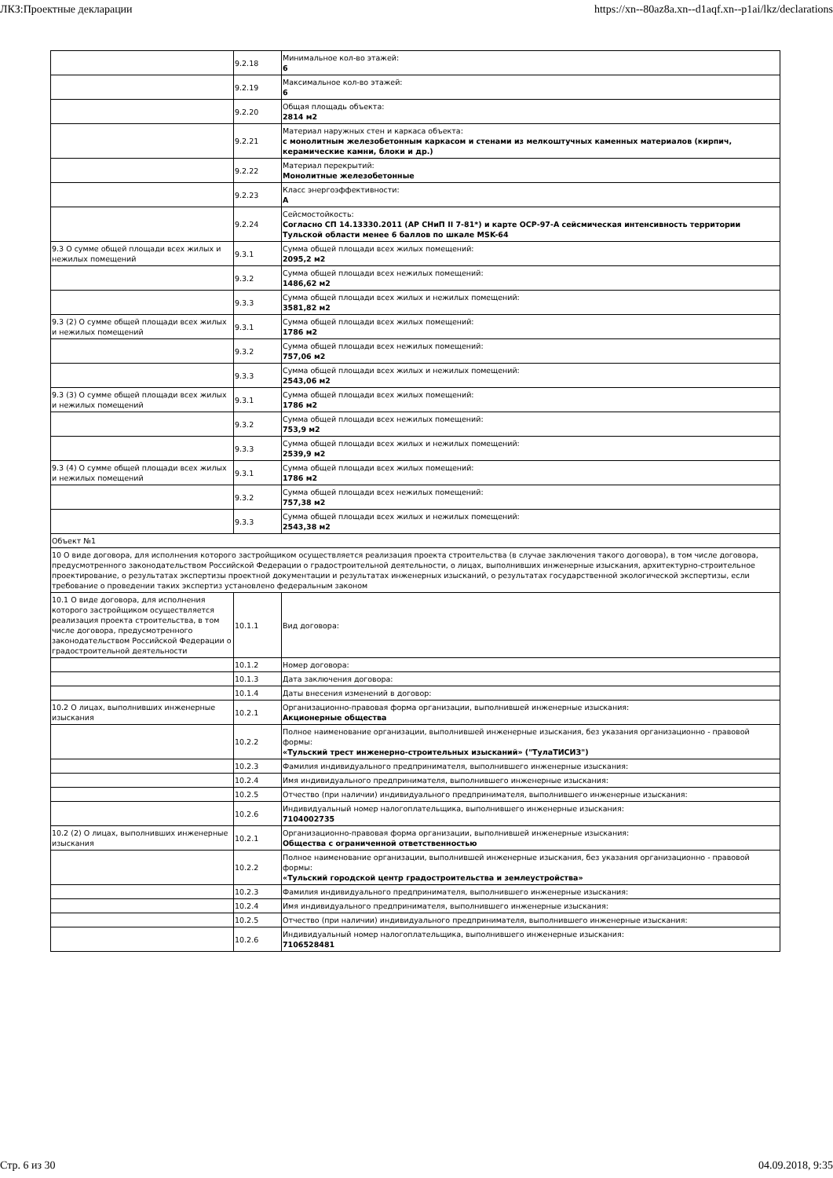ЛКЗ:Проектные декларации https://xn--80az8a.xn--d1aqf.xn--p1ai/lkz/declarations
| | 9.2.18 | Минимальное кол-во этажей: 6 |
| | 9.2.19 | Максимальное кол-во этажей: 6 |
| | 9.2.20 | Общая площадь объекта: 2814 м2 |
| | 9.2.21 | Материал наружных стен и каркаса объекта: с монолитным железобетонным каркасом и стенами из мелкоштучных каменных материалов (кирпич, керамические камни, блоки и др.) |
| | 9.2.22 | Материал перекрытий: Монолитные железобетонные |
| | 9.2.23 | Класс энергоэффективности: А |
| | 9.2.24 | Сейсмостойкость: Согласно СП 14.13330.2011 (АР СНиП II 7-81*) и карте ОСР-97-А сейсмическая интенсивность территории Тульской области менее 6 баллов по шкале MSK-64 |
| 9.3 О сумме общей площади всех жилых и нежилых помещений | 9.3.1 | Сумма общей площади всех жилых помещений: 2095,2 м2 |
| | 9.3.2 | Сумма общей площади всех нежилых помещений: 1486,62 м2 |
| | 9.3.3 | Сумма общей площади всех жилых и нежилых помещений: 3581,82 м2 |
| 9.3 (2) О сумме общей площади всех жилых и нежилых помещений | 9.3.1 | Сумма общей площади всех жилых помещений: 1786 м2 |
| | 9.3.2 | Сумма общей площади всех нежилых помещений: 757,06 м2 |
| | 9.3.3 | Сумма общей площади всех жилых и нежилых помещений: 2543,06 м2 |
| 9.3 (3) О сумме общей площади всех жилых и нежилых помещений | 9.3.1 | Сумма общей площади всех жилых помещений: 1786 м2 |
| | 9.3.2 | Сумма общей площади всех нежилых помещений: 753,9 м2 |
| | 9.3.3 | Сумма общей площади всех жилых и нежилых помещений: 2539,9 м2 |
| 9.3 (4) О сумме общей площади всех жилых и нежилых помещений | 9.3.1 | Сумма общей площади всех жилых помещений: 1786 м2 |
| | 9.3.2 | Сумма общей площади всех нежилых помещений: 757,38 м2 |
| | 9.3.3 | Сумма общей площади всех жилых и нежилых помещений: 2543,38 м2 |
| Объект №1 | | |
| 10 О виде договора, для исполнения которого застройщиком осуществляется реализация проекта строительства (в случае заключения такого договора), в том числе договора, предусмотренного законодательством Российской Федерации о градостроительной деятельности, о лицах, выполнивших инженерные изыскания, архитектурно-строительное проектирование, о результатах экспертизы проектной документации и результатах инженерных изысканий, о результатах государственной экологической экспертизы, если требование о проведении таких экспертиз установлено федеральным законом | | |
| 10.1 О виде договора, для исполнения которого застройщиком осуществляется реализация проекта строительства, в том числе договора, предусмотренного законодательством Российской Федерации о градостроительной деятельности | 10.1.1 | Вид договора: |
| | 10.1.2 | Номер договора: |
| | 10.1.3 | Дата заключения договора: |
| | 10.1.4 | Даты внесения изменений в договор: |
| 10.2 О лицах, выполнивших инженерные изыскания | 10.2.1 | Организационно-правовая форма организации, выполнившей инженерные изыскания: Акционерные общества |
| | 10.2.2 | Полное наименование организации, выполнившей инженерные изыскания, без указания организационно - правовой формы: «Тульский трест инженерно-строительных изысканий» ("ТулаТИСИЗ") |
| | 10.2.3 | Фамилия индивидуального предпринимателя, выполнившего инженерные изыскания: |
| | 10.2.4 | Имя индивидуального предпринимателя, выполнившего инженерные изыскания: |
| | 10.2.5 | Отчество (при наличии) индивидуального предпринимателя, выполнившего инженерные изыскания: |
| | 10.2.6 | Индивидуальный номер налогоплательщика, выполнившего инженерные изыскания: 7104002735 |
| 10.2 (2) О лицах, выполнивших инженерные изыскания | 10.2.1 | Организационно-правовая форма организации, выполнившей инженерные изыскания: Общества с ограниченной ответственностью |
| | 10.2.2 | Полное наименование организации, выполнившей инженерные изыскания, без указания организационно - правовой формы: «Тульский городской центр градостроительства и землеустройства» |
| | 10.2.3 | Фамилия индивидуального предпринимателя, выполнившего инженерные изыскания: |
| | 10.2.4 | Имя индивидуального предпринимателя, выполнившего инженерные изыскания: |
| | 10.2.5 | Отчество (при наличии) индивидуального предпринимателя, выполнившего инженерные изыскания: |
| | 10.2.6 | Индивидуальный номер налогоплательщика, выполнившего инженерные изыскания: 7106528481 |
Стр. 6 из 30 04.09.2018, 9:35